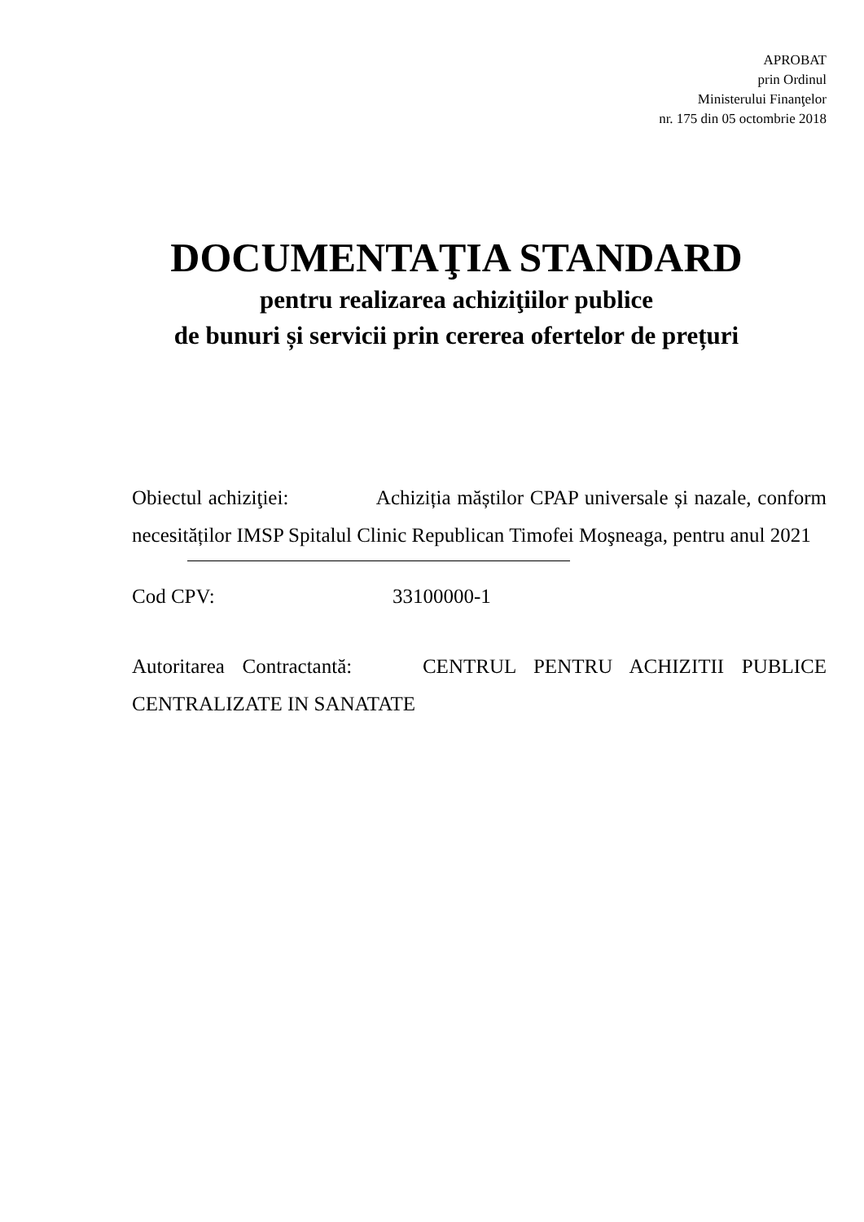APROBAT
prin Ordinul
Ministerului Finanţelor
nr. 175 din 05 octombrie 2018
DOCUMENTAŢIA STANDARD
pentru realizarea achiziţiilor publice
de bunuri și servicii prin cererea ofertelor de prețuri
Obiectul achiziţiei: Achiziția măștilor CPAP universale și nazale, conform necesităților IMSP Spitalul Clinic Republican Timofei Moşneaga, pentru anul 2021
Cod CPV: 33100000-1
Autoritarea Contractantă: CENTRUL PENTRU ACHIZITII PUBLICE CENTRALIZATE IN SANATATE